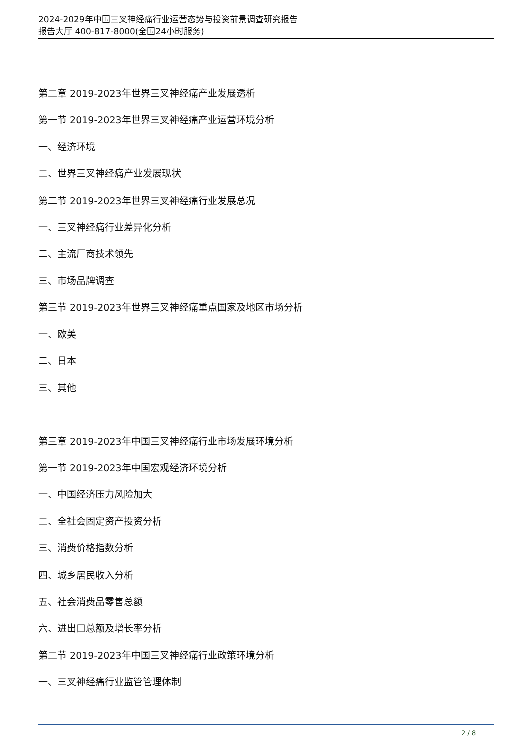2024-2029年中国三叉神经痛行业运营态势与投资前景调查研究报告
报告大厅 400-817-8000(全国24小时服务)
第二章 2019-2023年世界三叉神经痛产业发展透析
第一节 2019-2023年世界三叉神经痛产业运营环境分析
一、经济环境
二、世界三叉神经痛产业发展现状
第二节 2019-2023年世界三叉神经痛行业发展总况
一、三叉神经痛行业差异化分析
二、主流厂商技术领先
三、市场品牌调查
第三节 2019-2023年世界三叉神经痛重点国家及地区市场分析
一、欧美
二、日本
三、其他
第三章 2019-2023年中国三叉神经痛行业市场发展环境分析
第一节 2019-2023年中国宏观经济环境分析
一、中国经济压力风险加大
二、全社会固定资产投资分析
三、消费价格指数分析
四、城乡居民收入分析
五、社会消费品零售总额
六、进出口总额及增长率分析
第二节 2019-2023年中国三叉神经痛行业政策环境分析
一、三叉神经痛行业监管管理体制
2 / 8